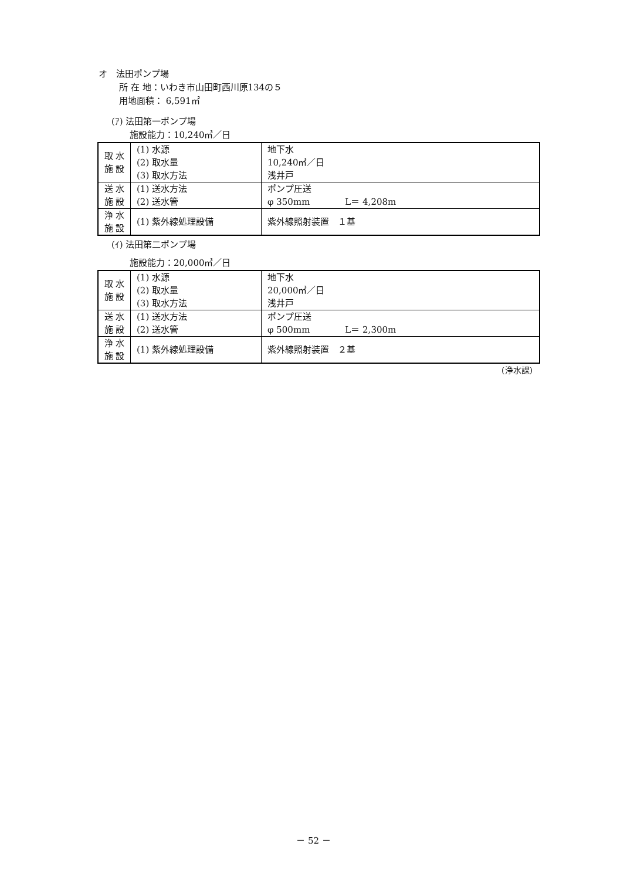オ　法田ポンプ場
所 在 地：いわき市山田町西川原134の５
用地面積： 6,591㎡
(ｱ) 法田第一ポンプ場
施設能力：10,240㎥／日
| 取 水 施 設 | (1) 水源 (2) 取水量 (3) 取水方法 | 地下水 10,240㎥／日 浅井戸 |
| 送 水 施 設 | (1) 送水方法 (2) 送水管 | ポンプ圧送 φ 350mm L＝ 4,208m |
| 浄 水 施 設 | (1) 紫外線処理設備 | 紫外線照射装置 １基 |
(ｲ) 法田第二ポンプ場
施設能力：20,000㎥／日
| 取 水 施 設 | (1) 水源 (2) 取水量 (3) 取水方法 | 地下水 20,000㎥／日 浅井戸 |
| 送 水 施 設 | (1) 送水方法 (2) 送水管 | ポンプ圧送 φ 500mm L＝ 2,300m |
| 浄 水 施 設 | (1) 紫外線処理設備 | 紫外線照射装置 ２基 |
(浄水課)
－ 52 －